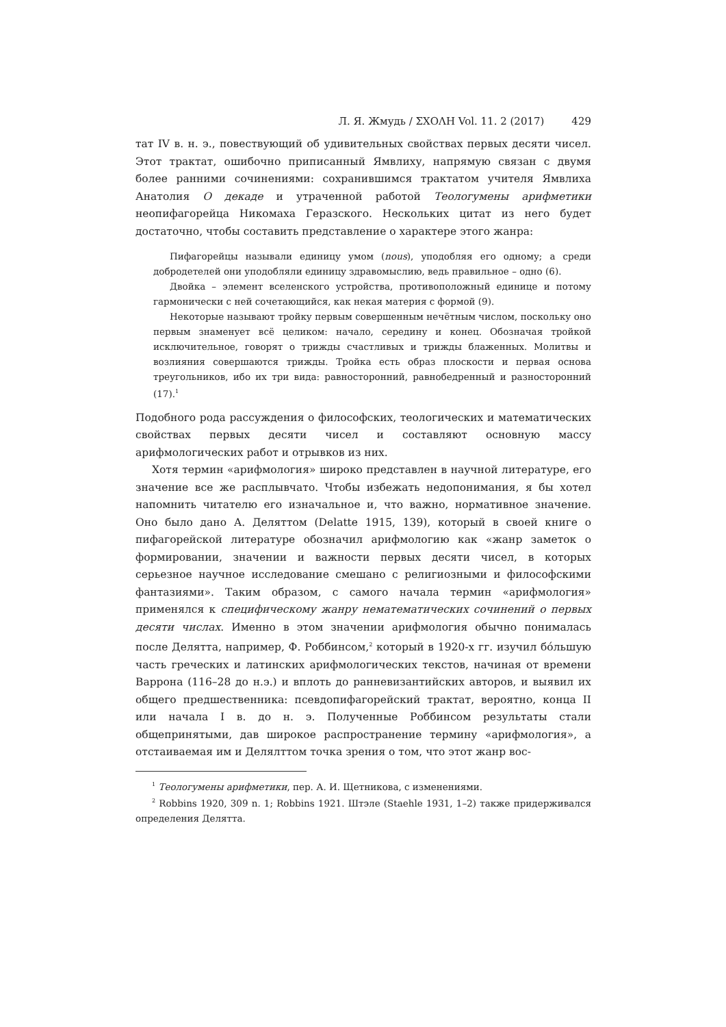Л. Я. Жмудь / ΣΧΟΛΗ Vol. 11. 2 (2017) 429
тат IV в. н. э., повествующий об удивительных свойствах первых десяти чисел. Этот трактат, ошибочно приписанный Ямвлиху, напрямую связан с двумя более ранними сочинениями: сохранившимся трактатом учителя Ямвлиха Анатолия О декаде и утраченной работой Теологумены арифметики неопифагорейца Никомаха Геразского. Нескольких цитат из него будет достаточно, чтобы составить представление о характере этого жанра:
Пифагорейцы называли единицу умом (nous), уподобляя его одному; а среди добродетелей они уподобляли единицу здравомыслию, ведь правильное – одно (6).
Двойка – элемент вселенского устройства, противоположный единице и потому гармонически с ней сочетающийся, как некая материя с формой (9).
Некоторые называют тройку первым совершенным нечётным числом, поскольку оно первым знаменует всё целиком: начало, середину и конец. Обозначая тройкой исключительное, говорят о трижды счастливых и трижды блаженных. Молитвы и возлияния совершаются трижды. Тройка есть образ плоскости и первая основа треугольников, ибо их три вида: равносторонний, равнобедренный и разносторонний (17).<sup>1</sup>
Подобного рода рассуждения о философских, теологических и математических свойствах первых десяти чисел и составляют основную массу арифмологических работ и отрывков из них.
Хотя термин «арифмология» широко представлен в научной литературе, его значение все же расплывчато. Чтобы избежать недопонимания, я бы хотел напомнить читателю его изначальное и, что важно, нормативное значение. Оно было дано А. Деляттом (Delatte 1915, 139), который в своей книге о пифагорейской литературе обозначил арифмологию как «жанр заметок о формировании, значении и важности первых десяти чисел, в которых серьезное научное исследование смешано с религиозными и философскими фантазиями». Таким образом, с самого начала термин «арифмология» применялся к специфическому жанру нематематических сочинений о первых десяти числах. Именно в этом значении арифмология обычно понималась после Делятта, например, Ф. Роббинсом,<sup>2</sup> который в 1920-х гг. изучил бóльшую часть греческих и латинских арифмологических текстов, начиная от времени Варрона (116–28 до н.э.) и вплоть до ранневизантийских авторов, и выявил их общего предшественника: псевдопифагорейский трактат, вероятно, конца II или начала I в. до н. э. Полученные Роббинсом результаты стали общепринятыми, дав широкое распространение термину «арифмология», а отстаиваемая им и Делялттом точка зрения о том, что этот жанр вос-
<sup>1</sup> Теологумены арифметики, пер. А. И. Щетникова, с изменениями.
<sup>2</sup> Robbins 1920, 309 n. 1; Robbins 1921. Штэле (Staehle 1931, 1–2) также придерживался определения Делятта.